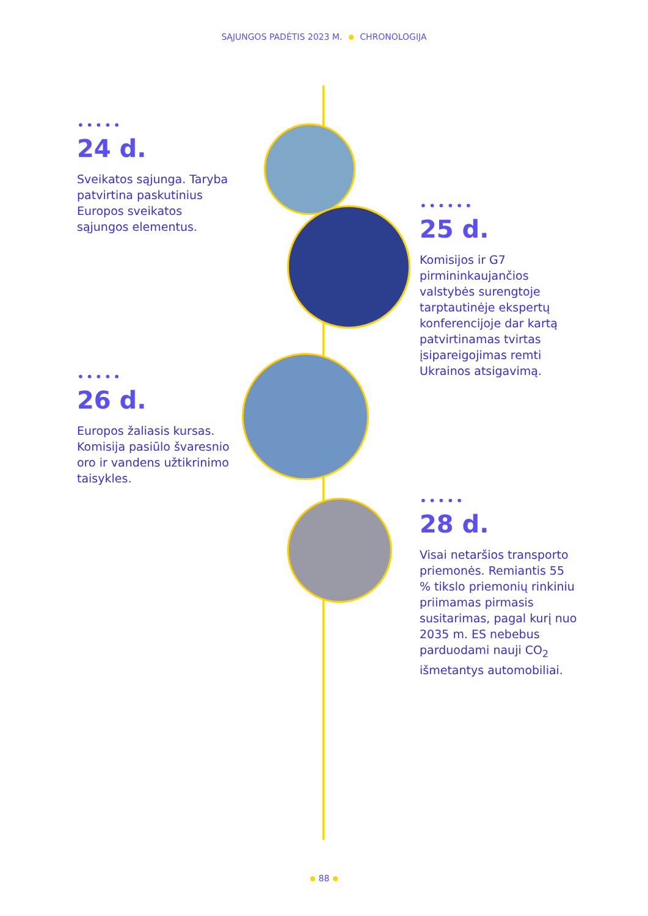SĄJUNGOS PADĖTIS 2023 M. CHRONOLOGIJA
•••••
24 d.
Sveikatos sąjunga. Taryba patvirtina paskutinius Europos sveikatos sąjungos elementus.
••••••
25 d.
Komisijos ir G7 pirmininkaujančios valstybės surengtoje tarptautinėje ekspertų konferencijoje dar kartą patvirtinamas tvirtas įsipareigojimas remti Ukrainos atsigavimą.
•••••
26 d.
Europos žaliasis kursas. Komisija pasiūlo švaresnio oro ir vandens užtikrinimo taisykles.
•••••
28 d.
Visai netaršios transporto priemonės. Remiantis 55 % tikslo priemonių rinkiniu priimamas pirmasis susitarimas, pagal kurį nuo 2035 m. ES nebebus parduodami nauji CO<sub>2</sub> išmetantys automobiliai.
88